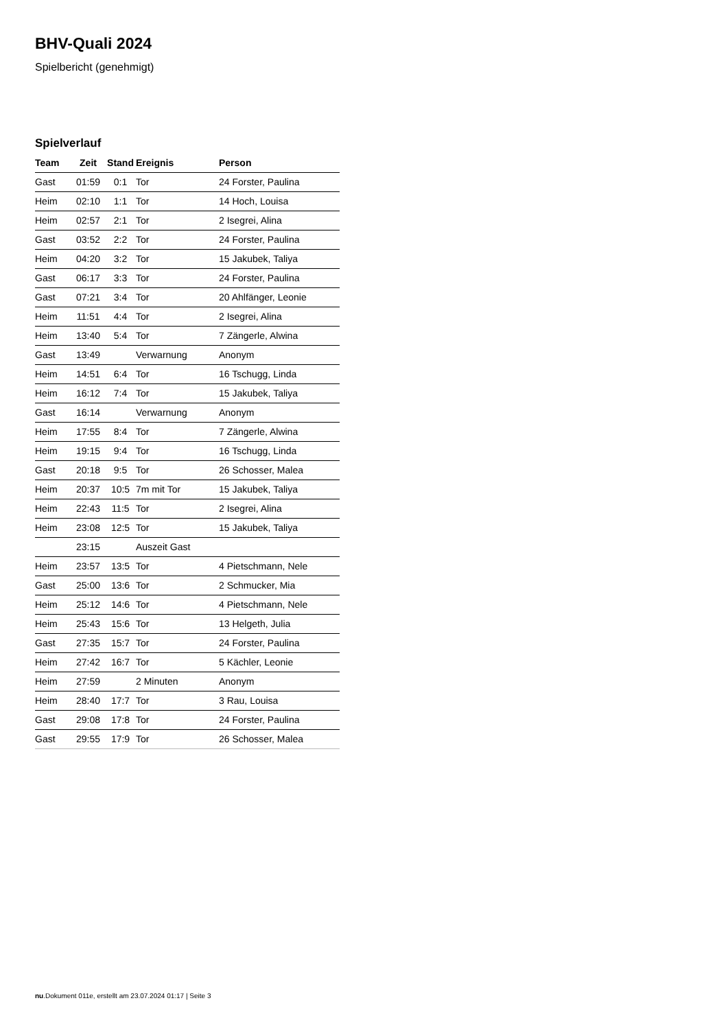BHV-Quali 2024
Spielbericht (genehmigt)
Spielverlauf
| Team | Zeit | Stand | Ereignis | Person |
| --- | --- | --- | --- | --- |
| Gast | 01:59 | 0:1 | Tor | 24 Forster, Paulina |
| Heim | 02:10 | 1:1 | Tor | 14 Hoch, Louisa |
| Heim | 02:57 | 2:1 | Tor | 2 Isegrei, Alina |
| Gast | 03:52 | 2:2 | Tor | 24 Forster, Paulina |
| Heim | 04:20 | 3:2 | Tor | 15 Jakubek, Taliya |
| Gast | 06:17 | 3:3 | Tor | 24 Forster, Paulina |
| Gast | 07:21 | 3:4 | Tor | 20 Ahlfänger, Leonie |
| Heim | 11:51 | 4:4 | Tor | 2 Isegrei, Alina |
| Heim | 13:40 | 5:4 | Tor | 7 Zängerle, Alwina |
| Gast | 13:49 | | Verwarnung | Anonym |
| Heim | 14:51 | 6:4 | Tor | 16 Tschugg, Linda |
| Heim | 16:12 | 7:4 | Tor | 15 Jakubek, Taliya |
| Gast | 16:14 | | Verwarnung | Anonym |
| Heim | 17:55 | 8:4 | Tor | 7 Zängerle, Alwina |
| Heim | 19:15 | 9:4 | Tor | 16 Tschugg, Linda |
| Gast | 20:18 | 9:5 | Tor | 26 Schosser, Malea |
| Heim | 20:37 | 10:5 | 7m mit Tor | 15 Jakubek, Taliya |
| Heim | 22:43 | 11:5 | Tor | 2 Isegrei, Alina |
| Heim | 23:08 | 12:5 | Tor | 15 Jakubek, Taliya |
| | 23:15 | | Auszeit Gast | |
| Heim | 23:57 | 13:5 | Tor | 4 Pietschmann, Nele |
| Gast | 25:00 | 13:6 | Tor | 2 Schmucker, Mia |
| Heim | 25:12 | 14:6 | Tor | 4 Pietschmann, Nele |
| Heim | 25:43 | 15:6 | Tor | 13 Helgeth, Julia |
| Gast | 27:35 | 15:7 | Tor | 24 Forster, Paulina |
| Heim | 27:42 | 16:7 | Tor | 5 Kächler, Leonie |
| Heim | 27:59 | | 2 Minuten | Anonym |
| Heim | 28:40 | 17:7 | Tor | 3 Rau, Louisa |
| Gast | 29:08 | 17:8 | Tor | 24 Forster, Paulina |
| Gast | 29:55 | 17:9 | Tor | 26 Schosser, Malea |
nu.Dokument 011e, erstellt am 23.07.2024 01:17 | Seite 3